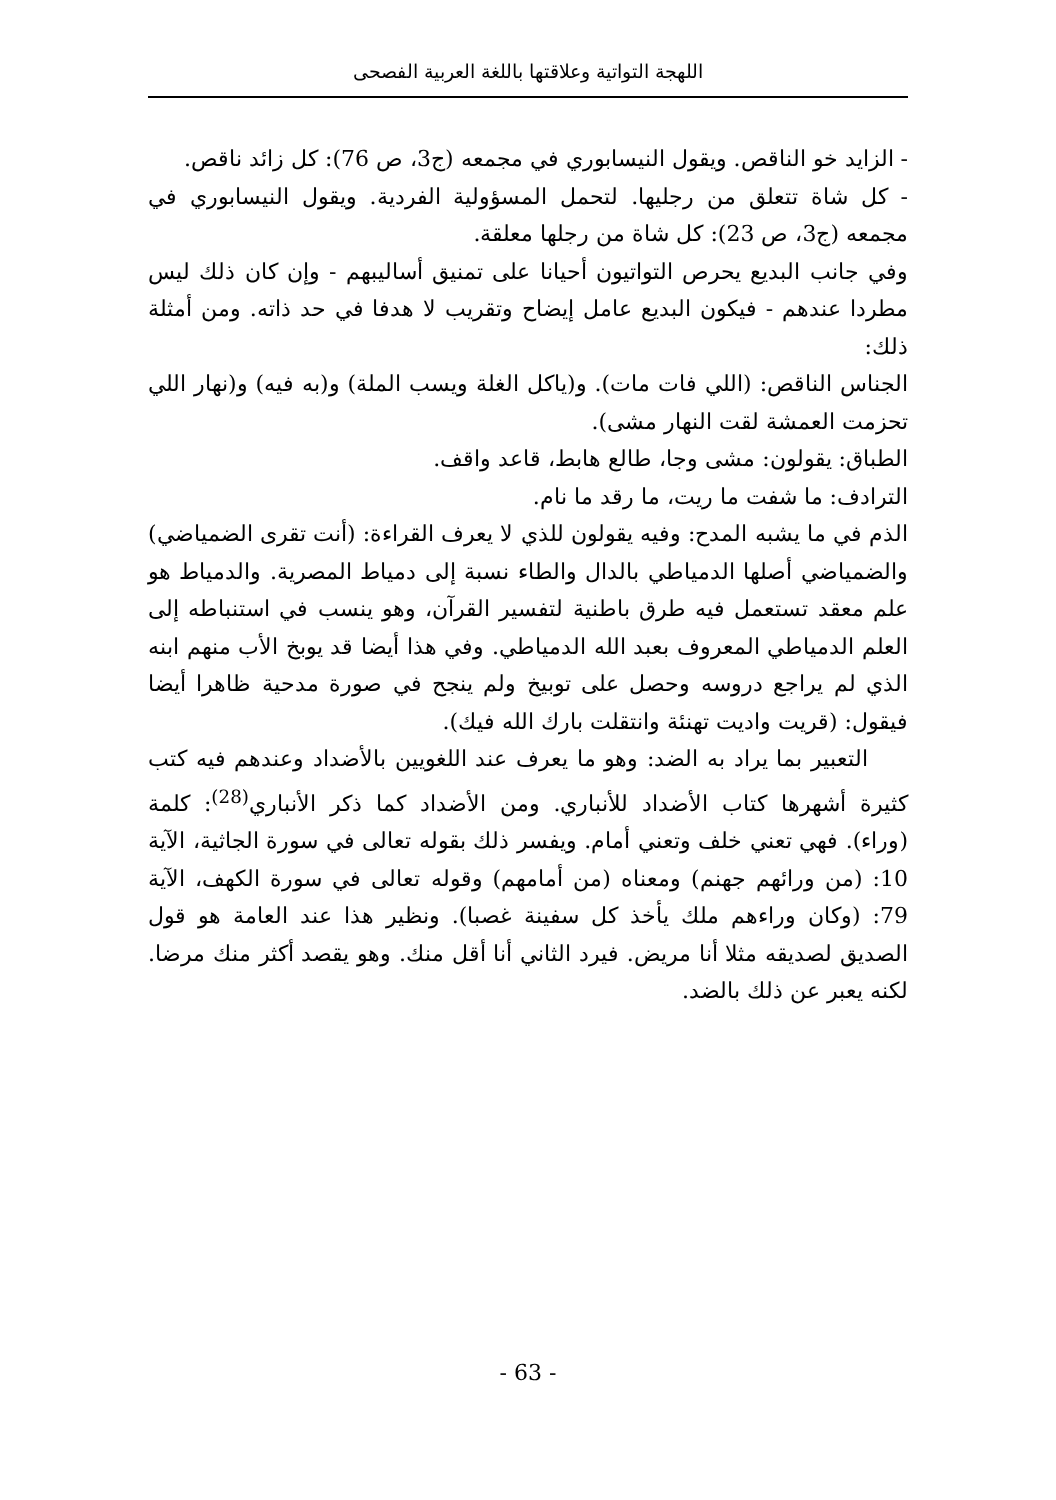اللهجة التواتية وعلاقتها باللغة العربية الفصحى
- الزايد خو الناقص. ويقول النيسابوري في مجمعه (ج3، ص 76): كل زائد ناقص.
- كل شاة تتعلق من رجليها. لتحمل المسؤولية الفردية. ويقول النيسابوري في مجمعه (ج3، ص 23): كل شاة من رجلها معلقة.
وفي جانب البديع يحرص التواتيون أحيانا على تمنيق أساليبهم - وإن كان ذلك ليس مطردا عندهم - فيكون البديع عامل إيضاح وتقريب لا هدفا في حد ذاته. ومن أمثلة ذلك:
الجناس الناقص: (اللي فات مات). و(ياكل الغلة ويسب الملة) و(به فيه) و(نهار اللي تحزمت العمشة لقت النهار مشى).
الطباق: يقولون: مشى وجا، طالع هابط، قاعد واقف.
الترادف: ما شفت ما ريت، ما رقد ما نام.
الذم في ما يشبه المدح: وفيه يقولون للذي لا يعرف القراءة: (أنت تقرى الضمياضي) والضمياضي أصلها الدمياطي بالدال والطاء نسبة إلى دمياط المصرية. والدمياط هو علم معقد تستعمل فيه طرق باطنية لتفسير القرآن، وهو ينسب في استنباطه إلى العلم الدمياطي المعروف بعبد الله الدمياطي. وفي هذا أيضا قد يوبخ الأب منهم ابنه الذي لم يراجع دروسه وحصل على توبيخ ولم ينجح في صورة مدحية ظاهرا أيضا فيقول: (قريت واديت تهنئة وانتقلت بارك الله فيك).
التعبير بما يراد به الضد: وهو ما يعرف عند اللغويين بالأضداد وعندهم فيه كتب كثيرة أشهرها كتاب الأضداد للأنباري. ومن الأضداد كما ذكر الأنباري<sup>(28)</sup>: كلمة (وراء). فهي تعني خلف وتعني أمام. ويفسر ذلك بقوله تعالى في سورة الجاثية، الآية 10: (من ورائهم جهنم) ومعناه (من أمامهم) وقوله تعالى في سورة الكهف، الآية 79: (وكان وراءهم ملك يأخذ كل سفينة غصبا). ونظير هذا عند العامة هو قول الصديق لصديقه مثلا أنا مريض. فيرد الثاني أنا أقل منك. وهو يقصد أكثر منك مرضا. لكنه يعبر عن ذلك بالضد.
- 63 -